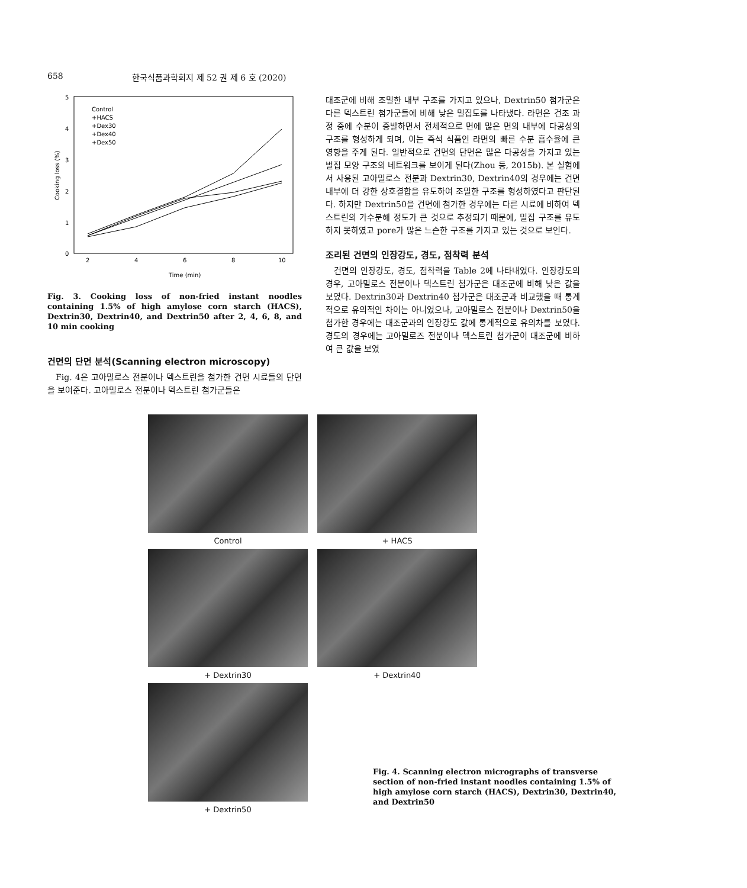658 한국식품과학회지 제 52 권 제 6 호 (2020)
5
4
3
2
1
0
2
4
6
8
10
Time (min)
Cooking loss (%)
Control
+HACS
+Dex30
+Dex40
+Dex50
Fig. 3. Cooking loss of non-fried instant noodles containing 1.5% of high amylose corn starch (HACS), Dextrin30, Dextrin40, and Dextrin50 after 2, 4, 6, 8, and 10 min cooking
건면의 단면 분석(Scanning electron microscopy)
Fig. 4은 고아밀로스 전분이나 덱스트린을 첨가한 건면 시료들의 단면을 보여준다. 고아밀로스 전분이나 덱스트린 첨가군들은
대조군에 비해 조밀한 내부 구조를 가지고 있으나, Dextrin50 첨가군은 다른 덱스트린 첨가군들에 비해 낮은 밀집도를 나타냈다. 라면은 건조 과정 중에 수분이 증발하면서 전체적으로 면에 많은 면의 내부에 다공성의 구조를 형성하게 되며, 이는 즉석 식품인 라면의 빠른 수분 흡수율에 큰 영향을 주게 된다. 일반적으로 건면의 단면은 많은 다공성을 가지고 있는 벌집 모양 구조의 네트워크를 보이게 된다(Zhou 등, 2015b). 본 실험에서 사용된 고아밀로스 전분과 Dextrin30, Dextrin40의 경우에는 건면 내부에 더 강한 상호결합을 유도하여 조밀한 구조를 형성하였다고 판단된다. 하지만 Dextrin50을 건면에 첨가한 경우에는 다른 시료에 비하여 덱스트린의 가수분해 정도가 큰 것으로 추정되기 때문에, 밀집 구조를 유도하지 못하였고 pore가 많은 느슨한 구조를 가지고 있는 것으로 보인다.
조리된 건면의 인장강도, 경도, 점착력 분석
건면의 인장강도, 경도, 점착력을 Table 2에 나타내었다. 인장강도의 경우, 고아밀로스 전분이나 덱스트린 첨가군은 대조군에 비해 낮은 값을 보였다. Dextrin30과 Dextrin40 첨가군은 대조군과 비교했을 때 통계적으로 유의적인 차이는 아니었으나, 고아밀로스 전분이나 Dextrin50을 첨가한 경우에는 대조군과의 인장강도 값에 통계적으로 유의차를 보였다. 경도의 경우에는 고아밀로즈 전분이나 덱스트린 첨가군이 대조군에 비하여 큰 값을 보였
Control
+ HACS
+ Dextrin30
+ Dextrin40
+ Dextrin50
Fig. 4. Scanning electron micrographs of transverse section of non-fried instant noodles containing 1.5% of high amylose corn starch (HACS), Dextrin30, Dextrin40, and Dextrin50